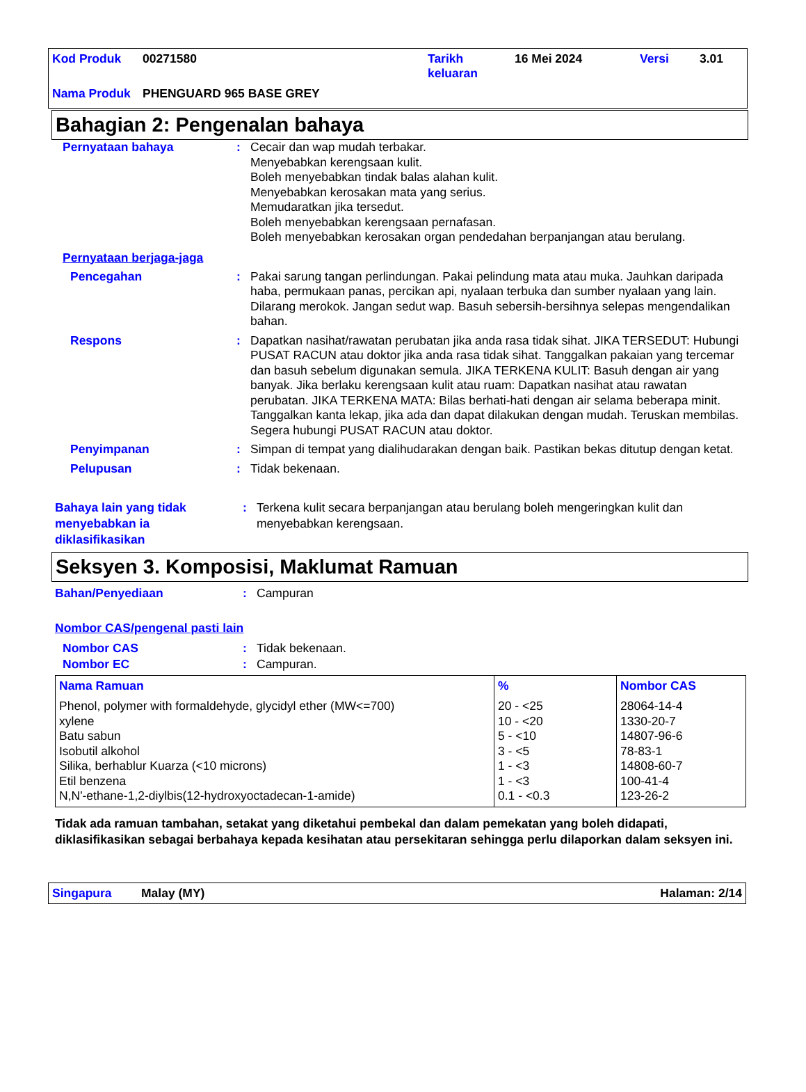| Kod Produk | 00271580 | Tarikh keluaran | 16 Mei 2024 | Versi | 3.01 |
| Nama Produk | PHENGUARD 965 BASE GREY | | | | |
Bahagian 2: Pengenalan bahaya
Pernyataan bahaya : Cecair dan wap mudah terbakar.
Menyebabkan kerengsaan kulit.
Boleh menyebabkan tindak balas alahan kulit.
Menyebabkan kerosakan mata yang serius.
Memudaratkan jika tersedut.
Boleh menyebabkan kerengsaan pernafasan.
Boleh menyebabkan kerosakan organ pendedahan berpanjangan atau berulang.
Pernyataan berjaga-jaga
Pencegahan : Pakai sarung tangan perlindungan. Pakai pelindung mata atau muka. Jauhkan daripada haba, permukaan panas, percikan api, nyalaan terbuka dan sumber nyalaan yang lain. Dilarang merokok. Jangan sedut wap. Basuh sebersih-bersihnya selepas mengendalikan bahan.
Respons : Dapatkan nasihat/rawatan perubatan jika anda rasa tidak sihat. JIKA TERSEDUT: Hubungi PUSAT RACUN atau doktor jika anda rasa tidak sihat. Tanggalkan pakaian yang tercemar dan basuh sebelum digunakan semula. JIKA TERKENA KULIT: Basuh dengan air yang banyak. Jika berlaku kerengsaan kulit atau ruam: Dapatkan nasihat atau rawatan perubatan. JIKA TERKENA MATA: Bilas berhati-hati dengan air selama beberapa minit. Tanggalkan kanta lekap, jika ada dan dapat dilakukan dengan mudah. Teruskan membilas. Segera hubungi PUSAT RACUN atau doktor.
Penyimpanan : Simpan di tempat yang dialihudarakan dengan baik. Pastikan bekas ditutup dengan ketat.
Pelupusan : Tidak bekenaan.
Bahaya lain yang tidak menyebabkan ia diklasifikasikan
: Terkena kulit secara berpanjangan atau berulang boleh mengeringkan kulit dan menyebabkan kerengsaan.
Seksyen 3. Komposisi, Maklumat Ramuan
Bahan/Penyediaan : Campuran
Nombor CAS/pengenal pasti lain
Nombor CAS : Tidak bekenaan.
Nombor EC : Campuran.
| Nama Ramuan | % | Nombor CAS |
| --- | --- | --- |
| Phenol, polymer with formaldehyde, glycidyl ether (MW<=700) xylene Batu sabun Isobutil alkohol Silika, berhablur Kuarza (<10 microns) Etil benzena N,N'-ethane-1,2-diylbis(12-hydroxyoctadecan-1-amide) | 20 - <25 10 - <20 5 - <10 3 - <5 1 - <3 1 - <3 0.1 - <0.3 | 28064-14-4 1330-20-7 14807-96-6 78-83-1 14808-60-7 100-41-4 123-26-2 |
Tidak ada ramuan tambahan, setakat yang diketahui pembekal dan dalam pemekatan yang boleh didapati, diklasifikasikan sebagai berbahaya kepada kesihatan atau persekitaran sehingga perlu dilaporkan dalam seksyen ini.
Singapura Malay (MY) Halaman: 2/14